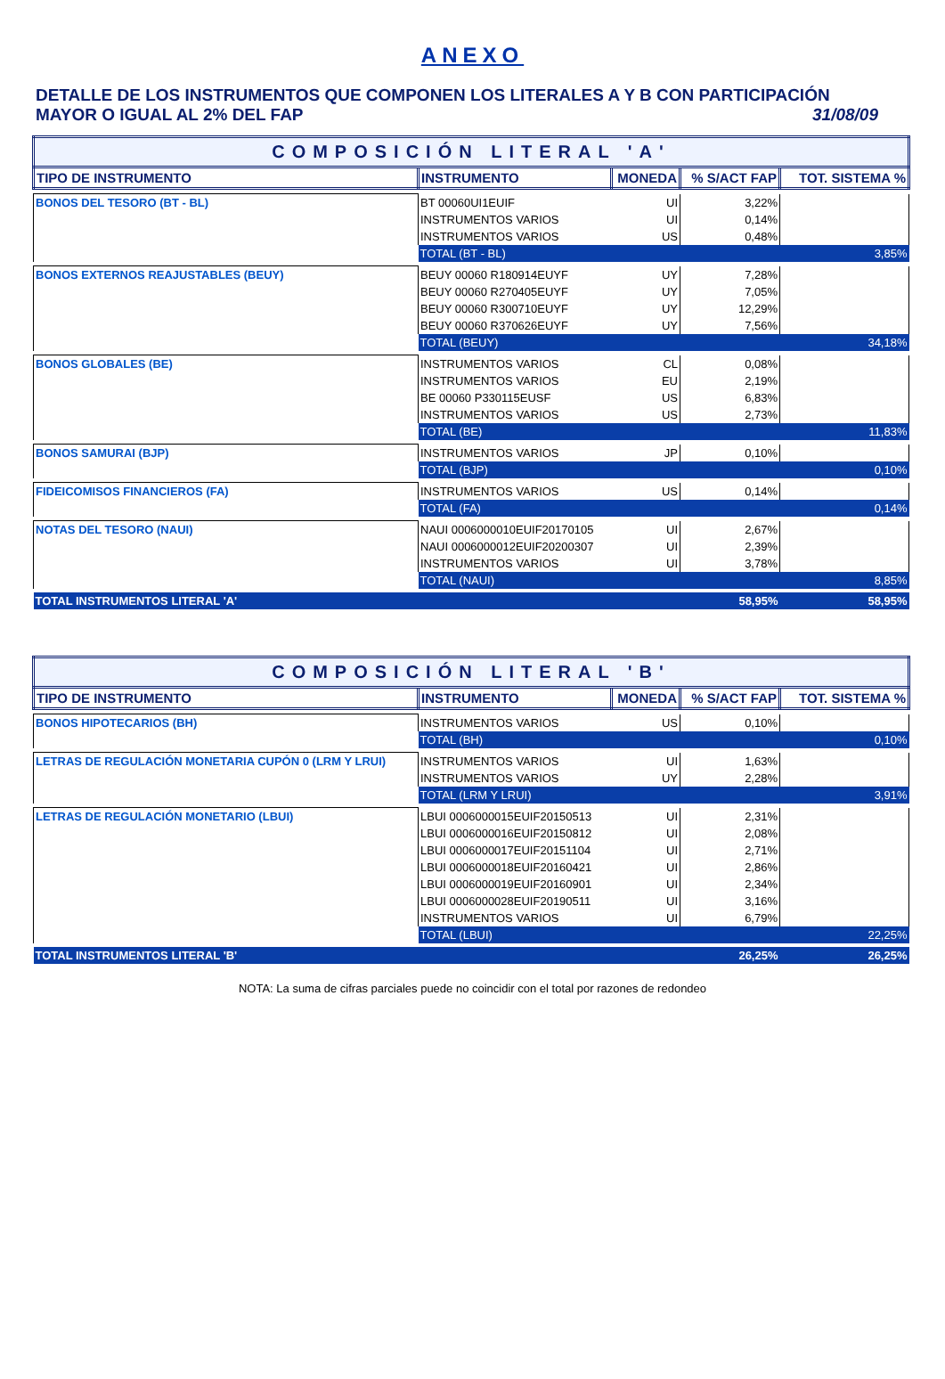ANEXO
DETALLE DE LOS INSTRUMENTOS QUE COMPONEN LOS LITERALES A Y B CON PARTICIPACIÓN
MAYOR O IGUAL AL 2% DEL FAP 31/08/09
| COMPOSICIÓN LITERAL 'A' | | | | |
| TIPO DE INSTRUMENTO | INSTRUMENTO | MONEDA | % S/ACT FAP | TOT. SISTEMA % |
| BONOS DEL TESORO (BT - BL) | BT 00060UI1EUIF | UI | 3,22% | |
| | INSTRUMENTOS VARIOS | UI | 0,14% | |
| | INSTRUMENTOS VARIOS | US | 0,48% | |
| | TOTAL (BT - BL) | | | 3,85% |
| BONOS EXTERNOS REAJUSTABLES (BEUY) | BEUY 00060 R180914EUYF | UY | 7,28% | |
| | BEUY 00060 R270405EUYF | UY | 7,05% | |
| | BEUY 00060 R300710EUYF | UY | 12,29% | |
| | BEUY 00060 R370626EUYF | UY | 7,56% | |
| | TOTAL (BEUY) | | | 34,18% |
| BONOS GLOBALES (BE) | INSTRUMENTOS VARIOS | CL | 0,08% | |
| | INSTRUMENTOS VARIOS | EU | 2,19% | |
| | BE 00060 P330115EUSF | US | 6,83% | |
| | INSTRUMENTOS VARIOS | US | 2,73% | |
| | TOTAL (BE) | | | 11,83% |
| BONOS SAMURAI (BJP) | INSTRUMENTOS VARIOS | JP | 0,10% | |
| | TOTAL (BJP) | | | 0,10% |
| FIDEICOMISOS FINANCIEROS (FA) | INSTRUMENTOS VARIOS | US | 0,14% | |
| | TOTAL (FA) | | | 0,14% |
| NOTAS DEL TESORO (NAUI) | NAUI 0006000010EUIF20170105 | UI | 2,67% | |
| | NAUI 0006000012EUIF20200307 | UI | 2,39% | |
| | INSTRUMENTOS VARIOS | UI | 3,78% | |
| | TOTAL (NAUI) | | | 8,85% |
| TOTAL INSTRUMENTOS LITERAL 'A' | | | 58,95% | 58,95% |
| COMPOSICIÓN LITERAL 'B' | | | | |
| TIPO DE INSTRUMENTO | INSTRUMENTO | MONEDA | % S/ACT FAP | TOT. SISTEMA % |
| BONOS HIPOTECARIOS (BH) | INSTRUMENTOS VARIOS | US | 0,10% | |
| | TOTAL (BH) | | | 0,10% |
| LETRAS DE REGULACIÓN MONETARIA CUPÓN 0 (LRM Y LRUI) | INSTRUMENTOS VARIOS | UI | 1,63% | |
| | INSTRUMENTOS VARIOS | UY | 2,28% | |
| | TOTAL (LRM Y LRUI) | | | 3,91% |
| LETRAS DE REGULACIÓN MONETARIO (LBUI) | LBUI 0006000015EUIF20150513 | UI | 2,31% | |
| | LBUI 0006000016EUIF20150812 | UI | 2,08% | |
| | LBUI 0006000017EUIF20151104 | UI | 2,71% | |
| | LBUI 0006000018EUIF20160421 | UI | 2,86% | |
| | LBUI 0006000019EUIF20160901 | UI | 2,34% | |
| | LBUI 0006000028EUIF20190511 | UI | 3,16% | |
| | INSTRUMENTOS VARIOS | UI | 6,79% | |
| | TOTAL (LBUI) | | | 22,25% |
| TOTAL INSTRUMENTOS LITERAL 'B' | | | 26,25% | 26,25% |
NOTA: La suma de cifras parciales puede no coincidir con el total por razones de redondeo